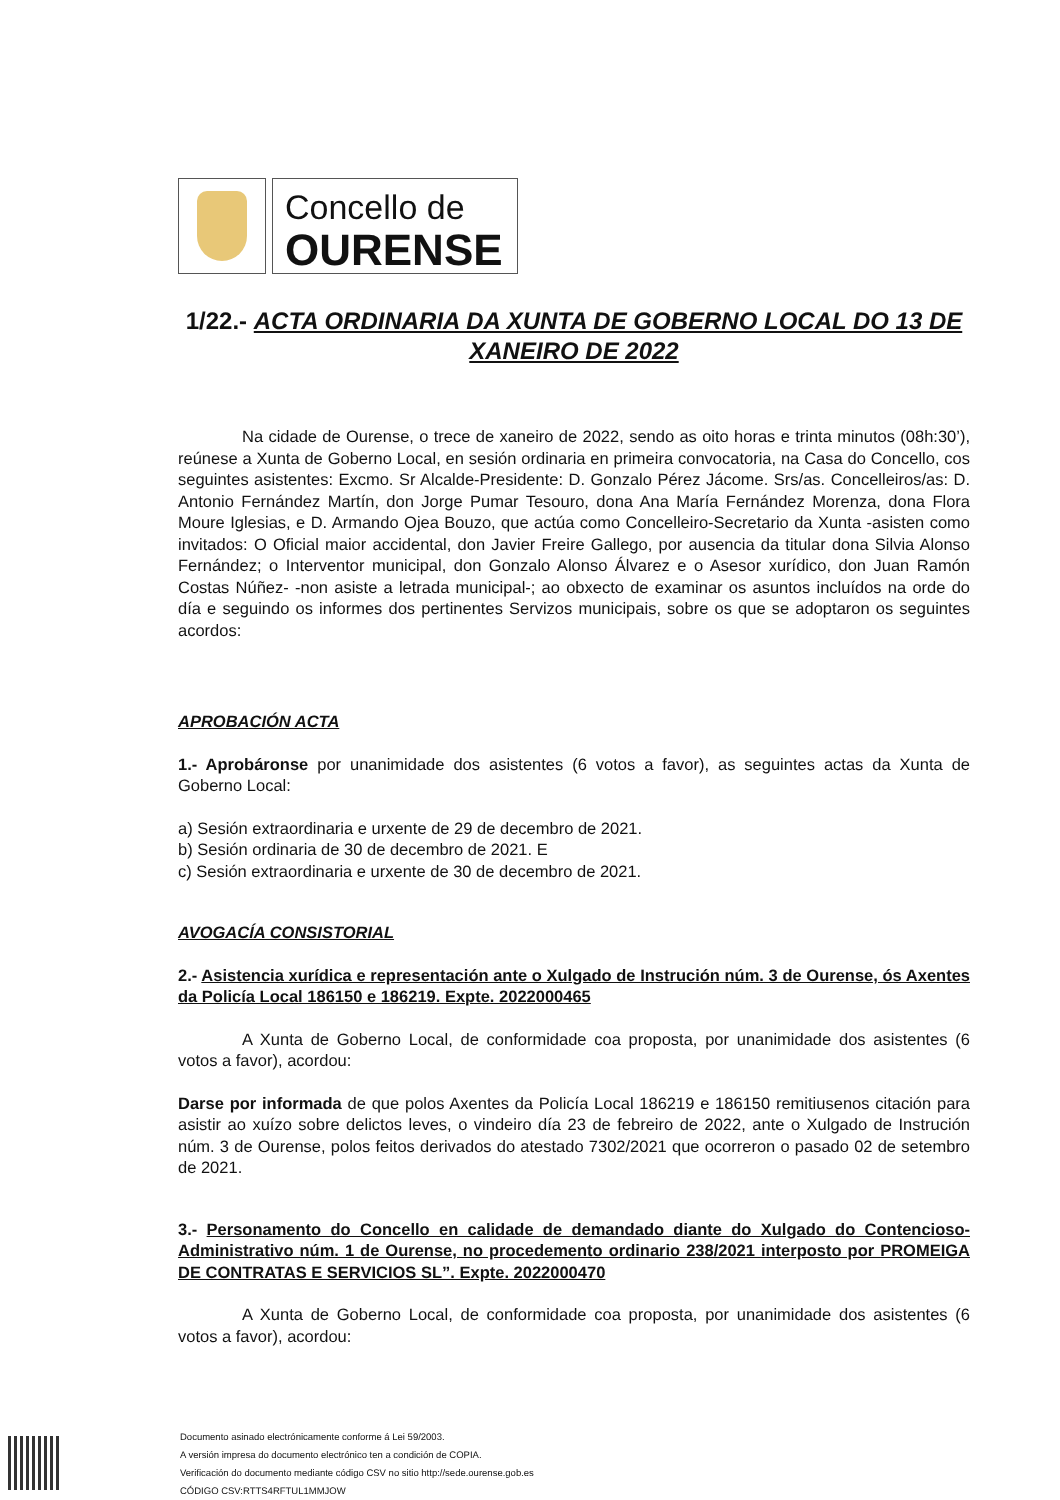Concello de
OURENSE
1/22.- ACTA ORDINARIA DA XUNTA DE GOBERNO LOCAL DO 13 DE XANEIRO DE 2022
Na cidade de Ourense, o trece de xaneiro de 2022, sendo as oito horas e trinta minutos (08h:30’), reúnese a Xunta de Goberno Local, en sesión ordinaria en primeira convocatoria, na Casa do Concello, cos seguintes asistentes: Excmo. Sr Alcalde-Presidente: D. Gonzalo Pérez Jácome. Srs/as. Concelleiros/as: D. Antonio Fernández Martín, don Jorge Pumar Tesouro, dona Ana María Fernández Morenza, dona Flora Moure Iglesias, e D. Armando Ojea Bouzo, que actúa como Concelleiro-Secretario da Xunta -asisten como invitados: O Oficial maior accidental, don Javier Freire Gallego, por ausencia da titular dona Silvia Alonso Fernández; o Interventor municipal, don Gonzalo Alonso Álvarez e o Asesor xurídico, don Juan Ramón Costas Núñez- -non asiste a letrada municipal-; ao obxecto de examinar os asuntos incluídos na orde do día e seguindo os informes dos pertinentes Servizos municipais, sobre os que se adoptaron os seguintes acordos:
APROBACIÓN ACTA
1.- Aprobáronse por unanimidade dos asistentes (6 votos a favor), as seguintes actas da Xunta de Goberno Local:
a) Sesión extraordinaria e urxente de 29 de decembro de 2021.
b) Sesión ordinaria de 30 de decembro de 2021. E
c) Sesión extraordinaria e urxente de 30 de decembro de 2021.
AVOGACÍA CONSISTORIAL
2.- Asistencia xurídica e representación ante o Xulgado de Instrución núm. 3 de Ourense, ós Axentes da Policía Local 186150 e 186219. Expte. 2022000465
A Xunta de Goberno Local, de conformidade coa proposta, por unanimidade dos asistentes (6 votos a favor), acordou:
Darse por informada de que polos Axentes da Policía Local 186219 e 186150 remitiusenos citación para asistir ao xuízo sobre delictos leves, o vindeiro día 23 de febreiro de 2022, ante o Xulgado de Instrución núm. 3 de Ourense, polos feitos derivados do atestado 7302/2021 que ocorreron o pasado 02 de setembro de 2021.
3.- Personamento do Concello en calidade de demandado diante do Xulgado do Contencioso-Administrativo núm. 1 de Ourense, no procedemento ordinario 238/2021 interposto por PROMEIGA DE CONTRATAS E SERVICIOS SL”. Expte. 2022000470
A Xunta de Goberno Local, de conformidade coa proposta, por unanimidade dos asistentes (6 votos a favor), acordou:
Documento asinado electrónicamente conforme á Lei 59/2003.
A versión impresa do documento electrónico ten a condición de COPIA.
Verificación do documento mediante código CSV no sitio http://sede.ourense.gob.es
CÓDIGO CSV:RTTS4RFTUL1MMJOW